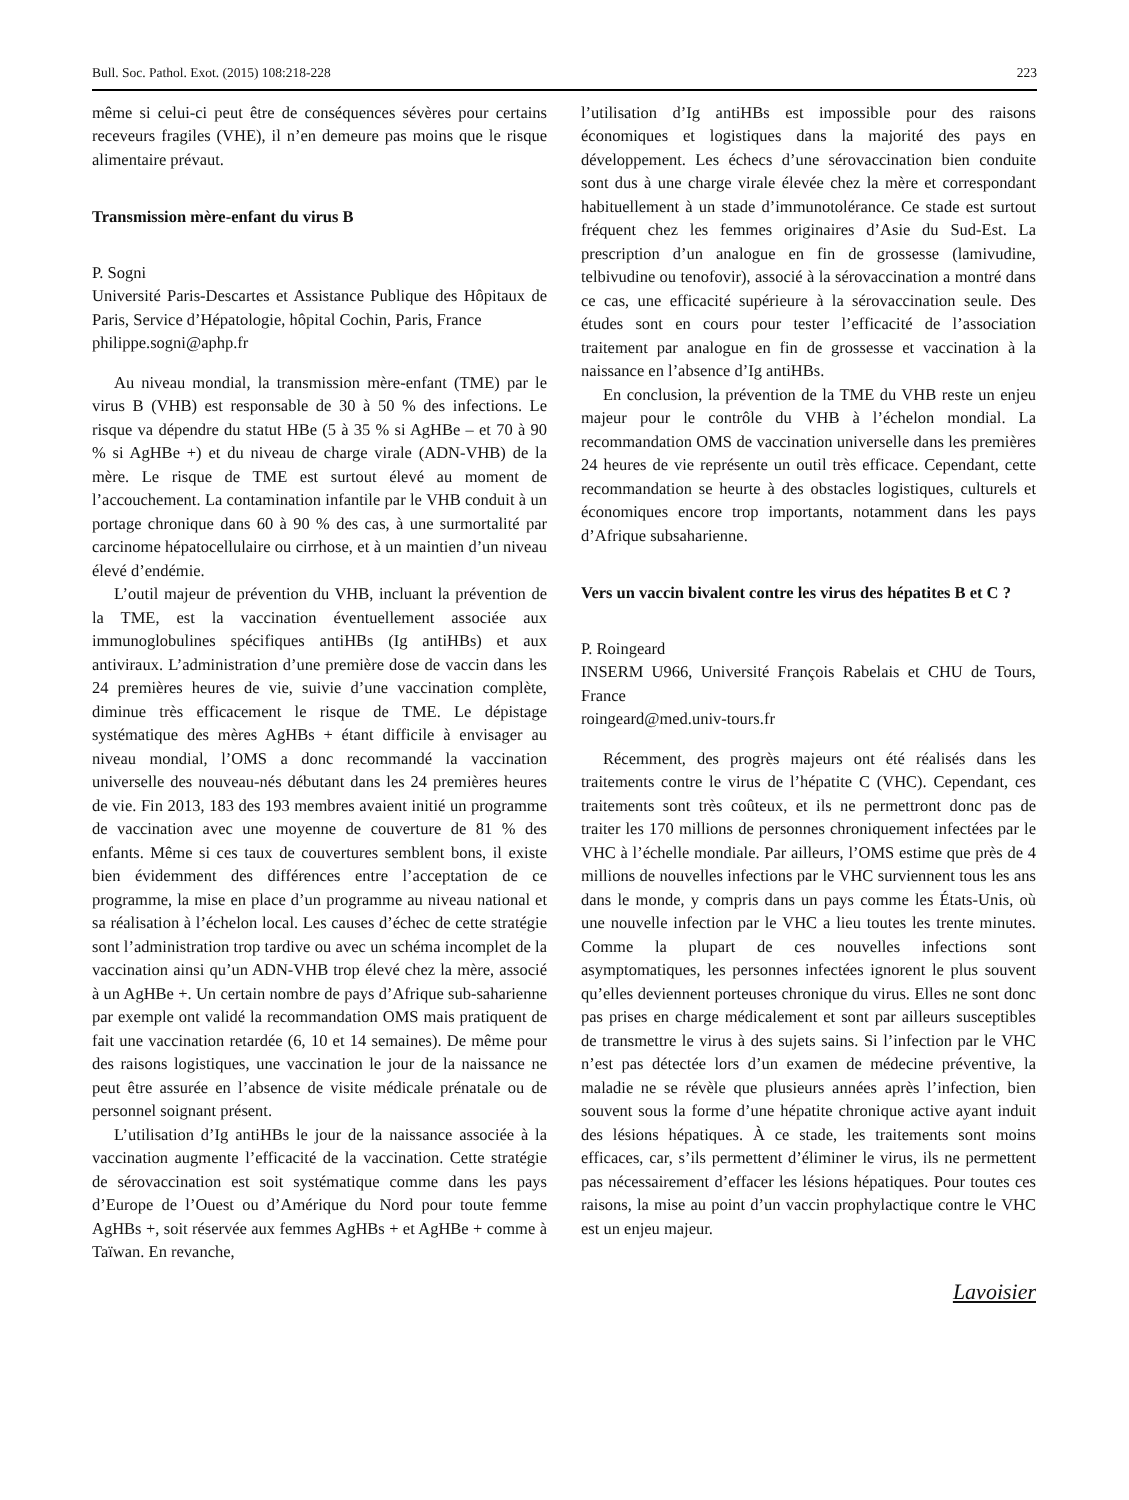Bull. Soc. Pathol. Exot. (2015) 108:218-228 223
même si celui-ci peut être de conséquences sévères pour certains receveurs fragiles (VHE), il n’en demeure pas moins que le risque alimentaire prévaut.
Transmission mère-enfant du virus B
P. Sogni
Université Paris-Descartes et Assistance Publique des Hôpitaux de Paris, Service d’Hépatologie, hôpital Cochin, Paris, France
philippe.sogni@aphp.fr
Au niveau mondial, la transmission mère-enfant (TME) par le virus B (VHB) est responsable de 30 à 50 % des infections. Le risque va dépendre du statut HBe (5 à 35 % si AgHBe – et 70 à 90 % si AgHBe +) et du niveau de charge virale (ADN-VHB) de la mère. Le risque de TME est surtout élevé au moment de l’accouchement. La contamination infantile par le VHB conduit à un portage chronique dans 60 à 90 % des cas, à une surmortalité par carcinome hépatocellulaire ou cirrhose, et à un maintien d’un niveau élevé d’endémie.
L’outil majeur de prévention du VHB, incluant la prévention de la TME, est la vaccination éventuellement associée aux immunoglobulines spécifiques antiHBs (Ig antiHBs) et aux antiviraux. L’administration d’une première dose de vaccin dans les 24 premières heures de vie, suivie d’une vaccination complète, diminue très efficacement le risque de TME. Le dépistage systématique des mères AgHBs + étant difficile à envisager au niveau mondial, l’OMS a donc recommandé la vaccination universelle des nouveau-nés débutant dans les 24 premières heures de vie. Fin 2013, 183 des 193 membres avaient initié un programme de vaccination avec une moyenne de couverture de 81 % des enfants. Même si ces taux de couvertures semblent bons, il existe bien évidemment des différences entre l’acceptation de ce programme, la mise en place d’un programme au niveau national et sa réalisation à l’échelon local. Les causes d’échec de cette stratégie sont l’administration trop tardive ou avec un schéma incomplet de la vaccination ainsi qu’un ADN-VHB trop élevé chez la mère, associé à un AgHBe +. Un certain nombre de pays d’Afrique sub-saharienne par exemple ont validé la recommandation OMS mais pratiquent de fait une vaccination retardée (6, 10 et 14 semaines). De même pour des raisons logistiques, une vaccination le jour de la naissance ne peut être assurée en l’absence de visite médicale prénatale ou de personnel soignant présent.
L’utilisation d’Ig antiHBs le jour de la naissance associée à la vaccination augmente l’efficacité de la vaccination. Cette stratégie de sérovaccination est soit systématique comme dans les pays d’Europe de l’Ouest ou d’Amérique du Nord pour toute femme AgHBs +, soit réservée aux femmes AgHBs + et AgHBe + comme à Taïwan. En revanche,
l’utilisation d’Ig antiHBs est impossible pour des raisons économiques et logistiques dans la majorité des pays en développement. Les échecs d’une sérovaccination bien conduite sont dus à une charge virale élevée chez la mère et correspondant habituellement à un stade d’immunotolérance. Ce stade est surtout fréquent chez les femmes originaires d’Asie du Sud-Est. La prescription d’un analogue en fin de grossesse (lamivudine, telbivudine ou tenofovir), associé à la sérovaccination a montré dans ce cas, une efficacité supérieure à la sérovaccination seule. Des études sont en cours pour tester l’efficacité de l’association traitement par analogue en fin de grossesse et vaccination à la naissance en l’absence d’Ig antiHBs.
En conclusion, la prévention de la TME du VHB reste un enjeu majeur pour le contrôle du VHB à l’échelon mondial. La recommandation OMS de vaccination universelle dans les premières 24 heures de vie représente un outil très efficace. Cependant, cette recommandation se heurte à des obstacles logistiques, culturels et économiques encore trop importants, notamment dans les pays d’Afrique subsaharienne.
Vers un vaccin bivalent contre les virus des hépatites B et C ?
P. Roingeard
INSERM U966, Université François Rabelais et CHU de Tours, France
roingeard@med.univ-tours.fr
Récemment, des progrès majeurs ont été réalisés dans les traitements contre le virus de l’hépatite C (VHC). Cependant, ces traitements sont très coûteux, et ils ne permettront donc pas de traiter les 170 millions de personnes chroniquement infectées par le VHC à l’échelle mondiale. Par ailleurs, l’OMS estime que près de 4 millions de nouvelles infections par le VHC surviennent tous les ans dans le monde, y compris dans un pays comme les États-Unis, où une nouvelle infection par le VHC a lieu toutes les trente minutes. Comme la plupart de ces nouvelles infections sont asymptomatiques, les personnes infectées ignorent le plus souvent qu’elles deviennent porteuses chronique du virus. Elles ne sont donc pas prises en charge médicalement et sont par ailleurs susceptibles de transmettre le virus à des sujets sains. Si l’infection par le VHC n’est pas détectée lors d’un examen de médecine préventive, la maladie ne se révèle que plusieurs années après l’infection, bien souvent sous la forme d’une hépatite chronique active ayant induit des lésions hépatiques. À ce stade, les traitements sont moins efficaces, car, s’ils permettent d’éliminer le virus, ils ne permettent pas nécessairement d’effacer les lésions hépatiques. Pour toutes ces raisons, la mise au point d’un vaccin prophylactique contre le VHC est un enjeu majeur.
Lavoisier